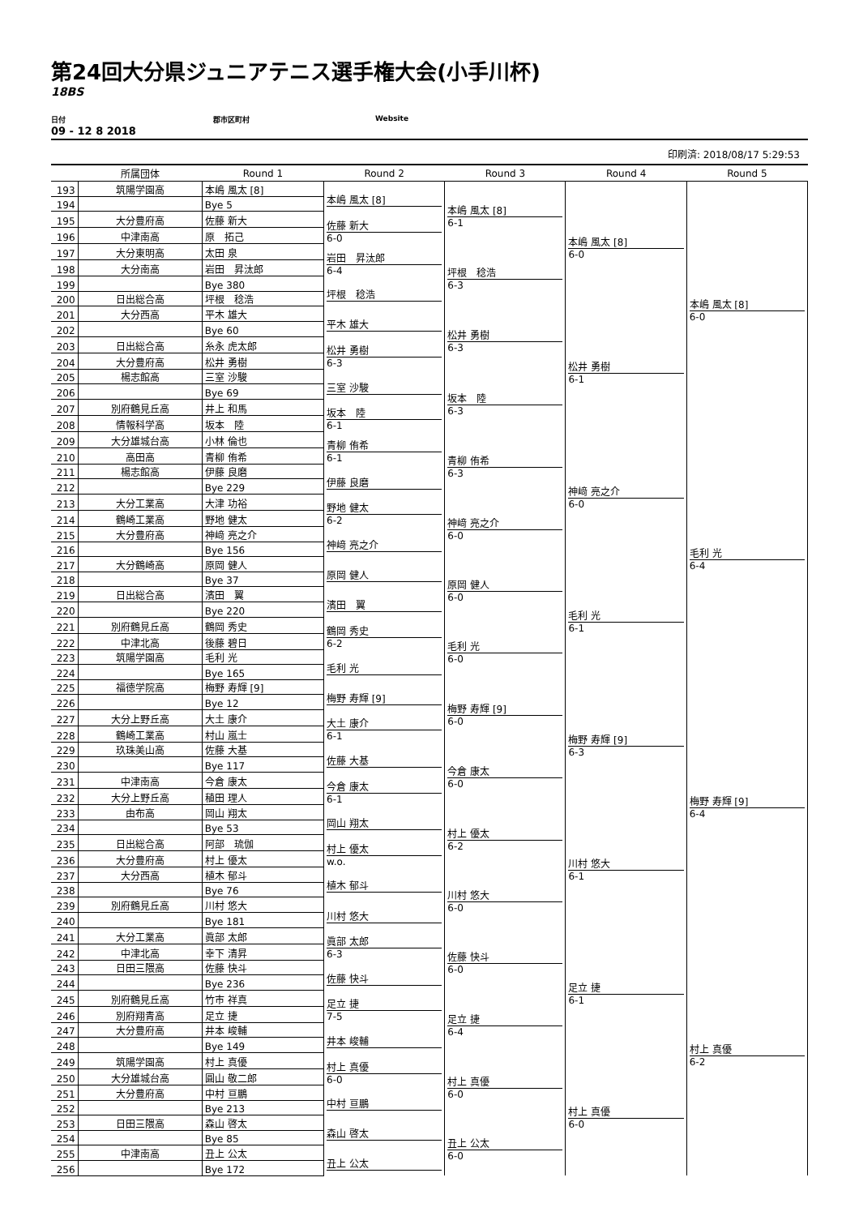第24回大分県ジュニアテニス選手権大会(小手川杯)
18BS
日付 郡市区町村 Website
09 - 12 8 2018
印刷済: 2018/08/17 5:29:53
| | 所属団体 | Round 1 | Round 2 | Round 3 | Round 4 | Round 5 |
| --- | --- | --- | --- | --- | --- | --- |
| 193 | 筑陽学園高 | 本嶋 風太 [8] | 本嶋 風太 [8] | 本嶋 風太 [8] 6-1 | 本嶋 風太 [8] 6-0 | 本嶋 風太 [8] 6-0 |
| 194 | | Bye 5 | | | | |
| 195 | 大分豊府高 | 佐藤 新大 | 佐藤 新大 6-0 | | | |
| 196 | 中津南高 | 原 拓己 | | | | |
| 197 | 大分東明高 | 太田 泉 | 岩田 昇汰郎 6-4 | 坪根 稔浩 6-3 | | |
| 198 | 大分南高 | 岩田 昇汰郎 | | | | |
| 199 | | Bye 380 | 坪根 稔浩 | | | |
| 200 | 日出総合高 | 坪根 稔浩 | | | | |
| 201 | 大分西高 | 平木 雄大 | 平木 雄大 | 松井 勇樹 6-3 | 松井 勇樹 6-1 | |
| 202 | | Bye 60 | | | | |
| 203 | 日出総合高 | 糸永 虎太郎 | 松井 勇樹 6-3 | | | |
| 204 | 大分豊府高 | 松井 勇樹 | | | | |
| 205 | 楊志館高 | 三室 沙駿 | 三室 沙駿 | 坂本 陸 6-3 | | |
| 206 | | Bye 69 | | | | |
| 207 | 別府鶴見丘高 | 井上 和馬 | 坂本 陸 6-1 | | | |
| 208 | 情報科学高 | 坂本 陸 | | | | |
| 209 | 大分雄城台高 | 小林 倫也 | 青柳 侑希 6-1 | 青柳 侑希 6-3 | 神﨑 亮之介 6-0 | 毛利 光 6-4 |
| 210 | 高田高 | 青柳 侑希 | | | | |
| 211 | 楊志館高 | 伊藤 良磨 | 伊藤 良磨 | | | |
| 212 | | Bye 229 | | | | |
| 213 | 大分工業高 | 大津 功裕 | 野地 健太 6-2 | 神﨑 亮之介 6-0 | | |
| 214 | 鶴崎工業高 | 野地 健太 | | | | |
| 215 | 大分豊府高 | 神﨑 亮之介 | 神﨑 亮之介 | | | |
| 216 | | Bye 156 | | | | |
| 217 | 大分鶴崎高 | 原岡 健人 | 原岡 健人 | 原岡 健人 6-0 | 毛利 光 6-1 | |
| 218 | | Bye 37 | | | | |
| 219 | 日出総合高 | 濱田 翼 | 濱田 翼 | | | |
| 220 | | Bye 220 | | | | |
| 221 | 別府鶴見丘高 | 鶴岡 秀史 | 鶴岡 秀史 6-2 | 毛利 光 6-0 | | |
| 222 | 中津北高 | 後藤 碧日 | | | | |
| 223 | 筑陽学園高 | 毛利 光 | 毛利 光 | | | |
| 224 | | Bye 165 | | | | |
| 225 | 福徳学院高 | 梅野 寿輝 [9] | 梅野 寿輝 [9] | 梅野 寿輝 [9] 6-0 | 梅野 寿輝 [9] 6-3 | 梅野 寿輝 [9] 6-4 |
| 226 | | Bye 12 | | | | |
| 227 | 大分上野丘高 | 大土 康介 | 大土 康介 6-1 | | | |
| 228 | 鶴崎工業高 | 村山 嵐士 | | | | |
| 229 | 玖珠美山高 | 佐藤 大基 | 佐藤 大基 | 今倉 康太 6-0 | | |
| 230 | | Bye 117 | | | | |
| 231 | 中津南高 | 今倉 康太 | 今倉 康太 6-1 | | | |
| 232 | 大分上野丘高 | 稙田 理人 | | | | |
| 233 | 由布高 | 岡山 翔太 | 岡山 翔太 | 村上 優太 6-2 | 川村 悠大 6-1 | |
| 234 | | Bye 53 | | | | |
| 235 | 日出総合高 | 阿部 琉伽 | 村上 優太 w.o. | | | |
| 236 | 大分豊府高 | 村上 優太 | | | | |
| 237 | 大分西高 | 植木 郁斗 | 植木 郁斗 | 川村 悠大 6-0 | | |
| 238 | | Bye 76 | | | | |
| 239 | 別府鶴見丘高 | 川村 悠大 | 川村 悠大 | | | |
| 240 | | Bye 181 | | | | |
| 241 | 大分工業高 | 眞部 太郎 | 眞部 太郎 6-3 | 佐藤 快斗 6-0 | 足立 捷 6-1 | 村上 真優 6-2 |
| 242 | 中津北高 | 幸下 清昇 | | | | |
| 243 | 日田三隈高 | 佐藤 快斗 | 佐藤 快斗 | | | |
| 244 | | Bye 236 | | | | |
| 245 | 別府鶴見丘高 | 竹市 祥真 | 足立 捷 7-5 | 足立 捷 6-4 | | |
| 246 | 別府翔青高 | 足立 捷 | | | | |
| 247 | 大分豊府高 | 井本 峻輔 | 井本 峻輔 | | | |
| 248 | | Bye 149 | | | | |
| 249 | 筑陽学園高 | 村上 真優 | 村上 真優 6-0 | 村上 真優 6-0 | 村上 真優 6-0 | |
| 250 | 大分雄城台高 | 圓山 敬二郎 | | | | |
| 251 | 大分豊府高 | 中村 亘鵬 | 中村 亘鵬 | | | |
| 252 | | Bye 213 | | | | |
| 253 | 日田三隈高 | 森山 啓太 | 森山 啓太 | 丑上 公太 6-0 | | |
| 254 | | Bye 85 | | | | |
| 255 | 中津南高 | 丑上 公太 | 丑上 公太 | | | |
| 256 | | Bye 172 | | | | |